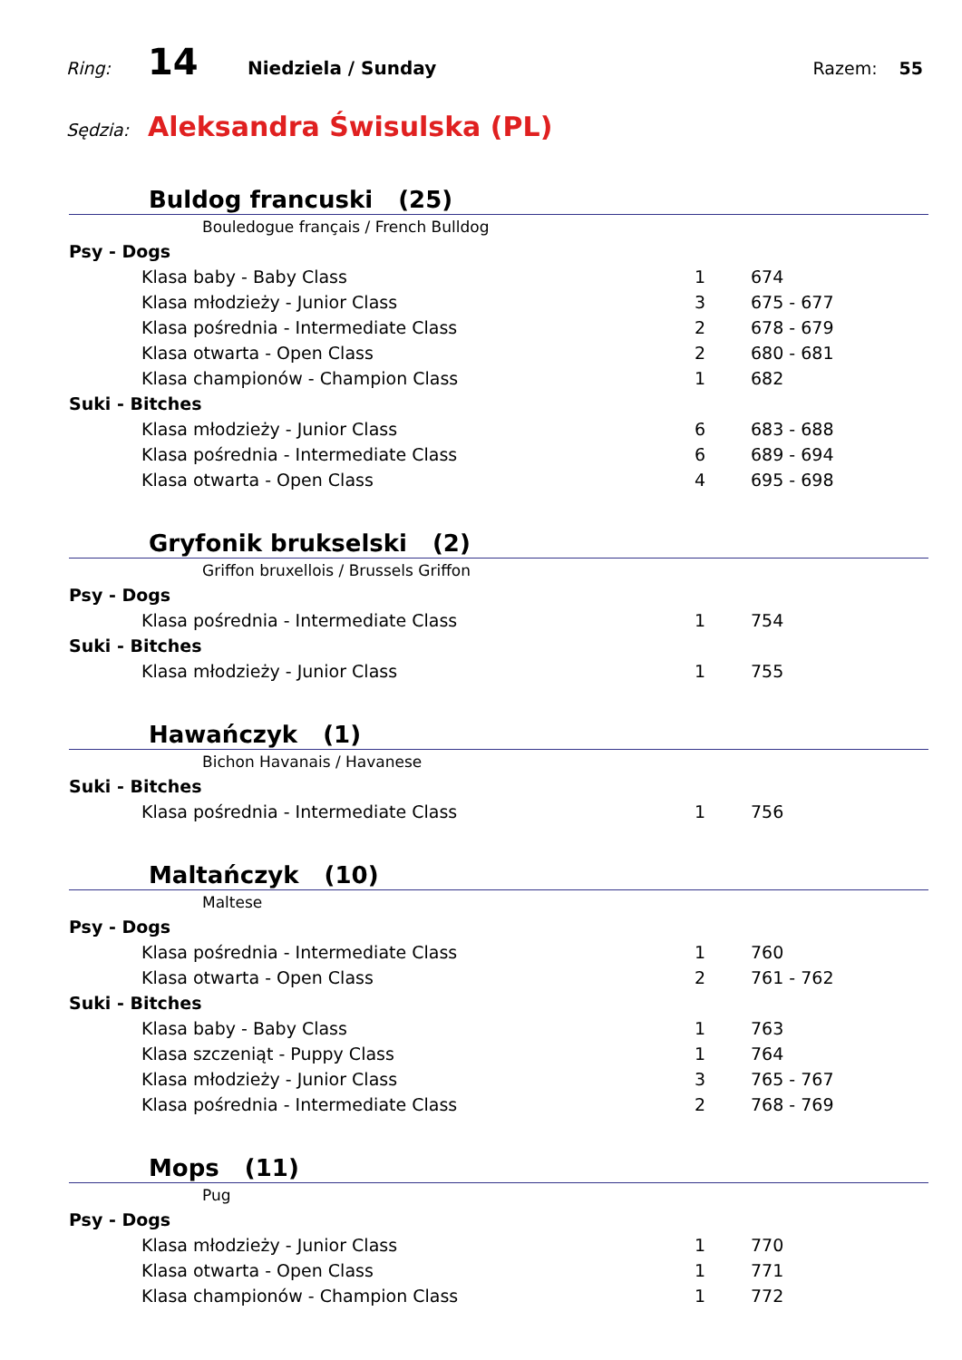Ring: 14 Niedziela / Sunday Razem: 55
Sędzia: Aleksandra Świsulska (PL)
Buldog francuski (25)
Bouledogue français / French Bulldog
| Psy - Dogs | | | |
| | Klasa baby - Baby Class | 1 | 674 |
| | Klasa młodzieży - Junior Class | 3 | 675 - 677 |
| | Klasa pośrednia - Intermediate Class | 2 | 678 - 679 |
| | Klasa otwarta - Open Class | 2 | 680 - 681 |
| | Klasa championów - Champion Class | 1 | 682 |
| Suki - Bitches | | | |
| | Klasa młodzieży - Junior Class | 6 | 683 - 688 |
| | Klasa pośrednia - Intermediate Class | 6 | 689 - 694 |
| | Klasa otwarta - Open Class | 4 | 695 - 698 |
Gryfonik brukselski (2)
Griffon bruxellois / Brussels Griffon
| Psy - Dogs | | | |
| | Klasa pośrednia - Intermediate Class | 1 | 754 |
| Suki - Bitches | | | |
| | Klasa młodzieży - Junior Class | 1 | 755 |
Hawańczyk (1)
Bichon Havanais / Havanese
| Suki - Bitches | | | |
| | Klasa pośrednia - Intermediate Class | 1 | 756 |
Maltańczyk (10)
Maltese
| Psy - Dogs | | | |
| | Klasa pośrednia - Intermediate Class | 1 | 760 |
| | Klasa otwarta - Open Class | 2 | 761 - 762 |
| Suki - Bitches | | | |
| | Klasa baby - Baby Class | 1 | 763 |
| | Klasa szczeniąt - Puppy Class | 1 | 764 |
| | Klasa młodzieży - Junior Class | 3 | 765 - 767 |
| | Klasa pośrednia - Intermediate Class | 2 | 768 - 769 |
Mops (11)
Pug
| Psy - Dogs | | | |
| | Klasa młodzieży - Junior Class | 1 | 770 |
| | Klasa otwarta - Open Class | 1 | 771 |
| | Klasa championów - Champion Class | 1 | 772 |